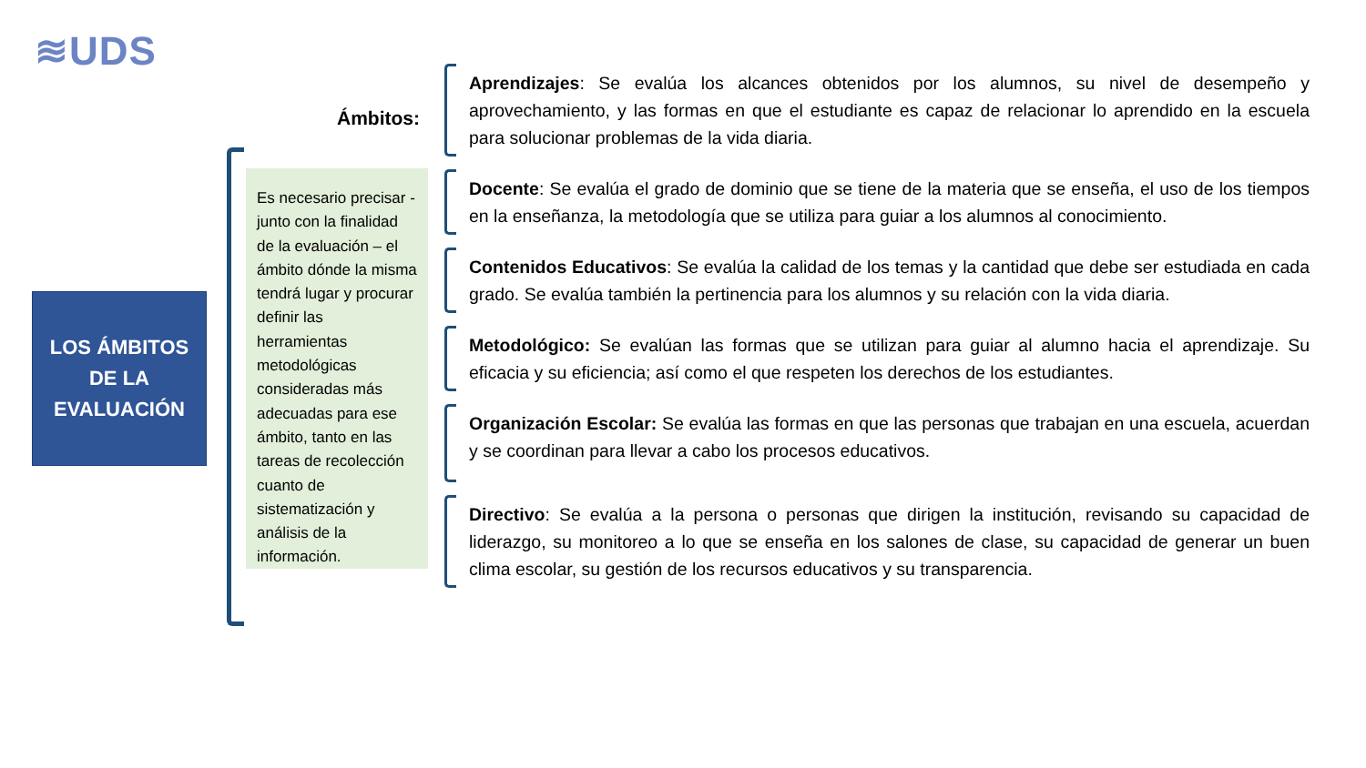≋UDS
LOS ÁMBITOS
DE LA
EVALUACIÓN
Es necesario precisar - junto con la finalidad de la evaluación – el ámbito dónde la misma tendrá lugar y procurar definir las herramientas metodológicas consideradas más adecuadas para ese ámbito, tanto en las tareas de recolección cuanto de sistematización y análisis de la información.
Ámbitos:
Aprendizajes: Se evalúa los alcances obtenidos por los alumnos, su nivel de desempeño y aprovechamiento, y las formas en que el estudiante es capaz de relacionar lo aprendido en la escuela para solucionar problemas de la vida diaria.
Docente: Se evalúa el grado de dominio que se tiene de la materia que se enseña, el uso de los tiempos en la enseñanza, la metodología que se utiliza para guiar a los alumnos al conocimiento.
Contenidos Educativos: Se evalúa la calidad de los temas y la cantidad que debe ser estudiada en cada grado. Se evalúa también la pertinencia para los alumnos y su relación con la vida diaria.
Metodológico: Se evalúan las formas que se utilizan para guiar al alumno hacia el aprendizaje. Su eficacia y su eficiencia; así como el que respeten los derechos de los estudiantes.
Organización Escolar: Se evalúa las formas en que las personas que trabajan en una escuela, acuerdan y se coordinan para llevar a cabo los procesos educativos.
Directivo: Se evalúa a la persona o personas que dirigen la institución, revisando su capacidad de liderazgo, su monitoreo a lo que se enseña en los salones de clase, su capacidad de generar un buen clima escolar, su gestión de los recursos educativos y su transparencia.